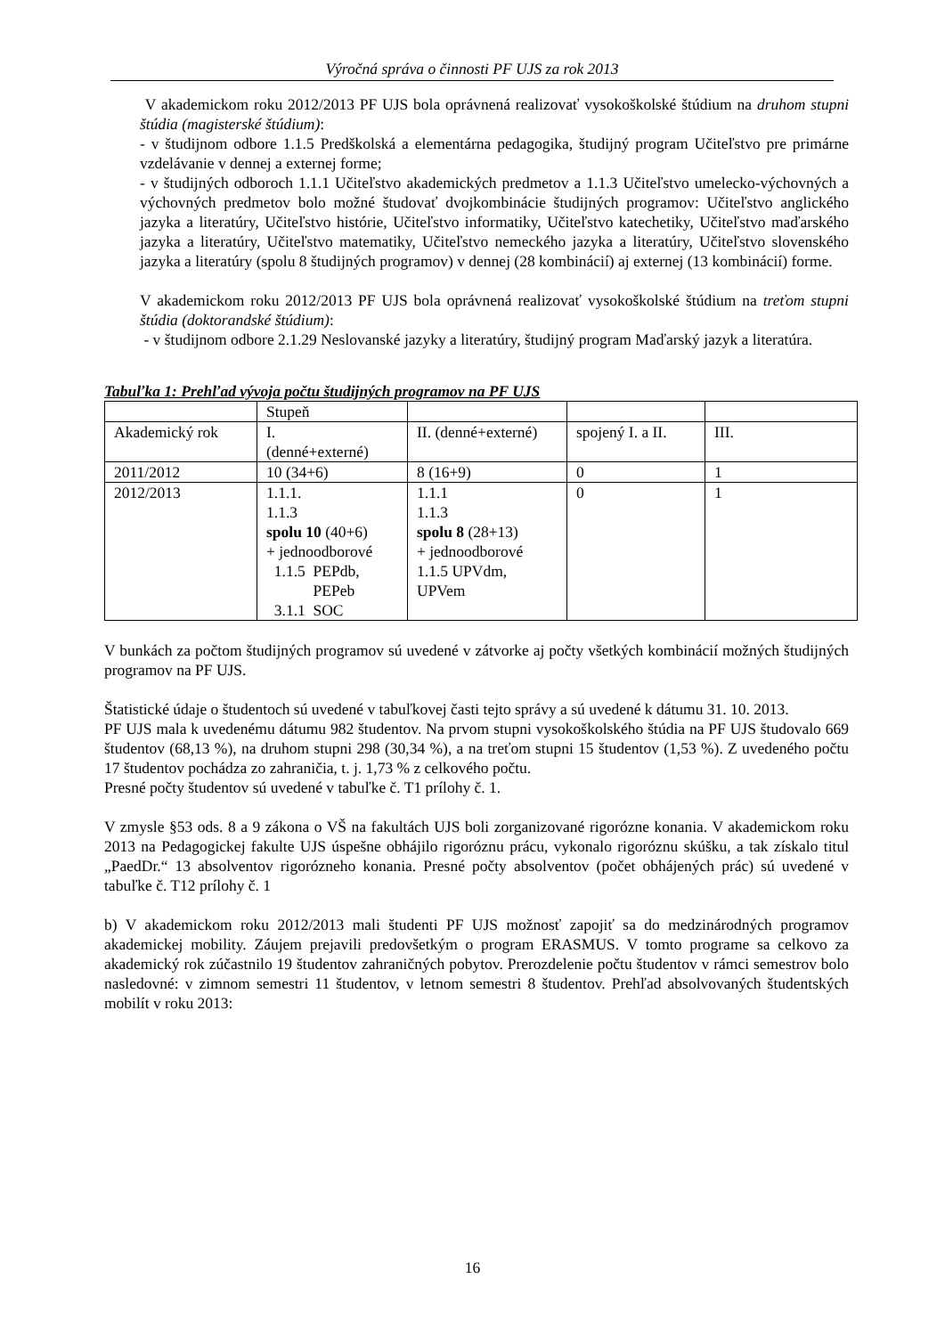Výročná správa o činnosti PF UJS za rok 2013
V akademickom roku 2012/2013 PF UJS bola oprávnená realizovať vysokoškolské štúdium na druhom stupni štúdia (magisterské štúdium):
- v študijnom odbore 1.1.5 Predškolská a elementárna pedagogika, študijný program Učiteľstvo pre primárne vzdelávanie v dennej a externej forme;
- v študijných odboroch 1.1.1 Učiteľstvo akademických predmetov a 1.1.3 Učiteľstvo umelecko-výchovných a výchovných predmetov bolo možné študovať dvojkombinácie študijných programov: Učiteľstvo anglického jazyka a literatúry, Učiteľstvo histórie, Učiteľstvo informatiky, Učiteľstvo katechetiky, Učiteľstvo maďarského jazyka a literatúry, Učiteľstvo matematiky, Učiteľstvo nemeckého jazyka a literatúry, Učiteľstvo slovenského jazyka a literatúry (spolu 8 študijných programov) v dennej (28 kombinácií) aj externej (13 kombinácií) forme.
V akademickom roku 2012/2013 PF UJS bola oprávnená realizovať vysokoškolské štúdium na treťom stupni štúdia (doktorandské štúdium):
- v študijnom odbore 2.1.29 Neslovanské jazyky a literatúry, študijný program Maďarský jazyk a literatúra.
Tabuľka 1: Prehľad vývoja počtu študijných programov na PF UJS
| | Stupeň | | | |
| Akademický rok | I. (denné+externé) | II. (denné+externé) | spojený I. a II. | III. |
| 2011/2012 | 10 (34+6) | 8 (16+9) | 0 | 1 |
| 2012/2013 | 1.1.1. 1.1.3 spolu 10 (40+6) + jednoodborové 1.1.5 PEPdb, PEPeb 3.1.1 SOC | 1.1.1 1.1.3 spolu 8 (28+13) + jednoodborové 1.1.5 UPVdm, UPVem | 0 | 1 |
V bunkách za počtom študijných programov sú uvedené v zátvorke aj počty všetkých kombinácií možných študijných programov na PF UJS.
Štatistické údaje o študentoch sú uvedené v tabuľkovej časti tejto správy a sú uvedené k dátumu 31. 10. 2013.
PF UJS mala k uvedenému dátumu 982 študentov. Na prvom stupni vysokoškolského štúdia na PF UJS študovalo 669 študentov (68,13 %), na druhom stupni 298 (30,34 %), a na treťom stupni 15 študentov (1,53 %). Z uvedeného počtu 17 študentov pochádza zo zahraničia, t. j. 1,73 % z celkového počtu.
Presné počty študentov sú uvedené v tabuľke č. T1 prílohy č. 1.
V zmysle §53 ods. 8 a 9 zákona o VŠ na fakultách UJS boli zorganizované rigorózne konania. V akademickom roku 2013 na Pedagogickej fakulte UJS úspešne obhájilo rigoróznu prácu, vykonalo rigoróznu skúšku, a tak získalo titul „PaedDr.“ 13 absolventov rigorózneho konania. Presné počty absolventov (počet obhájených prác) sú uvedené v tabuľke č. T12 prílohy č. 1
b) V akademickom roku 2012/2013 mali študenti PF UJS možnosť zapojiť sa do medzinárodných programov akademickej mobility. Záujem prejavili predovšetkým o program ERASMUS. V tomto programe sa celkovo za akademický rok zúčastnilo 19 študentov zahraničných pobytov. Prerozdelenie počtu študentov v rámci semestrov bolo nasledovné: v zimnom semestri 11 študentov, v letnom semestri 8 študentov. Prehľad absolvovaných študentských mobilít v roku 2013:
16